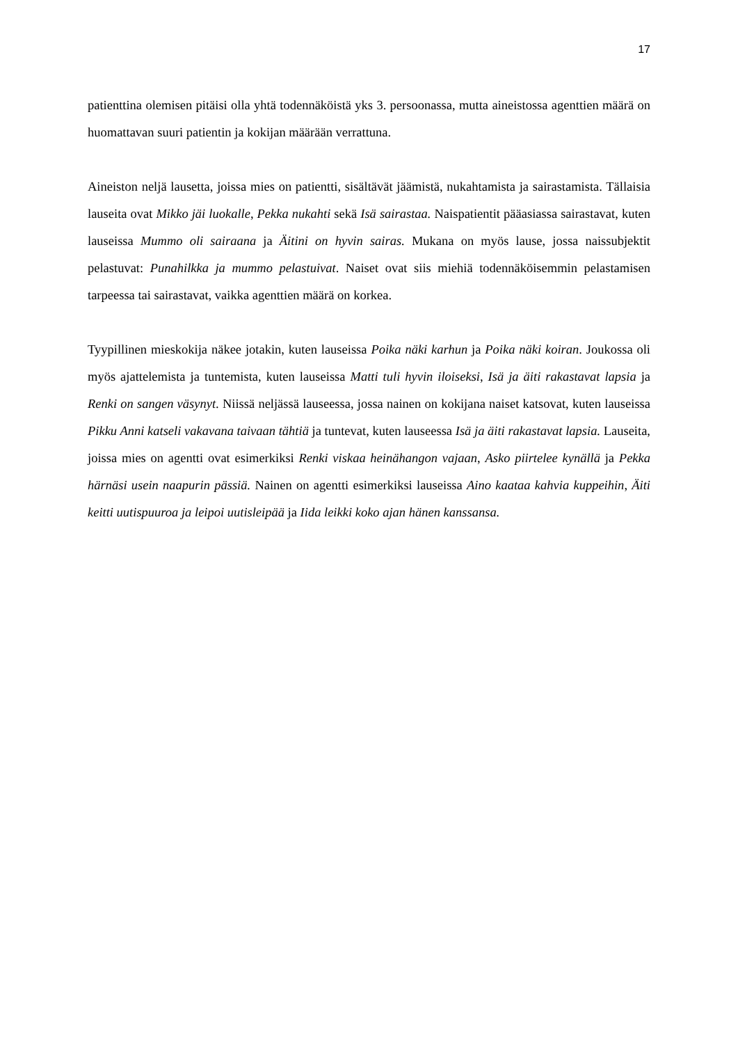17
patienttina olemisen pitäisi olla yhtä todennäköistä yks 3. persoonassa, mutta aineistossa agenttien määrä on huomattavan suuri patientin ja kokijan määrään verrattuna.
Aineiston neljä lausetta, joissa mies on patientti, sisältävät jäämistä, nukahtamista ja sairastamista. Tällaisia lauseita ovat Mikko jäi luokalle, Pekka nukahti sekä Isä sairastaa. Naispatientit pääasiassa sairastavat, kuten lauseissa Mummo oli sairaana ja Äitini on hyvin sairas. Mukana on myös lause, jossa naissubjektit pelastuvat: Punahilkka ja mummo pelastuivat. Naiset ovat siis miehiä todennäköisemmin pelastamisen tarpeessa tai sairastavat, vaikka agenttien määrä on korkea.
Tyypillinen mieskokija näkee jotakin, kuten lauseissa Poika näki karhun ja Poika näki koiran. Joukossa oli myös ajattelemista ja tuntemista, kuten lauseissa Matti tuli hyvin iloiseksi, Isä ja äiti rakastavat lapsia ja Renki on sangen väsynyt. Niissä neljässä lauseessa, jossa nainen on kokijana naiset katsovat, kuten lauseissa Pikku Anni katseli vakavana taivaan tähtiä ja tuntevat, kuten lauseessa Isä ja äiti rakastavat lapsia. Lauseita, joissa mies on agentti ovat esimerkiksi Renki viskaa heinähangon vajaan, Asko piirtelee kynällä ja Pekka härnäsi usein naapurin pässiä. Nainen on agentti esimerkiksi lauseissa Aino kaataa kahvia kuppeihin, Äiti keitti uutispuuroa ja leipoi uutisleipää ja Iida leikki koko ajan hänen kanssansa.